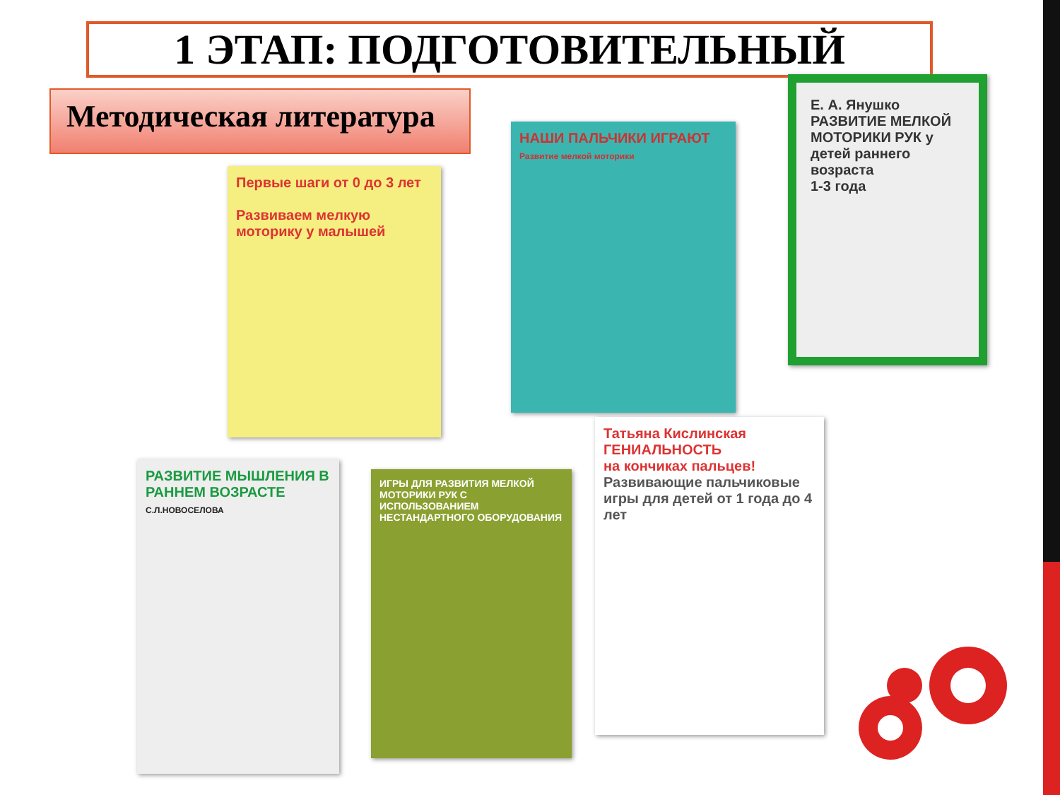1 ЭТАП: ПОДГОТОВИТЕЛЬНЫЙ
Методическая литература
Первые шаги от 0 до 3 лет
Развиваем мелкую моторику у малышей
НАШИ ПАЛЬЧИКИ ИГРАЮТ
Развитие мелкой моторики
Е. А. Янушко
РАЗВИТИЕ МЕЛКОЙ МОТОРИКИ РУК у детей раннего возраста
1-3 года
РАЗВИТИЕ МЫШЛЕНИЯ В РАННЕМ ВОЗРАСТЕ
С.Л.НОВОСЕЛОВА
ИГРЫ ДЛЯ РАЗВИТИЯ МЕЛКОЙ МОТОРИКИ РУК С ИСПОЛЬЗОВАНИЕМ НЕСТАНДАРТНОГО ОБОРУДОВАНИЯ
Татьяна Кислинская
ГЕНИАЛЬНОСТЬ
на кончиках пальцев!
Развивающие пальчиковые игры для детей от 1 года до 4 лет